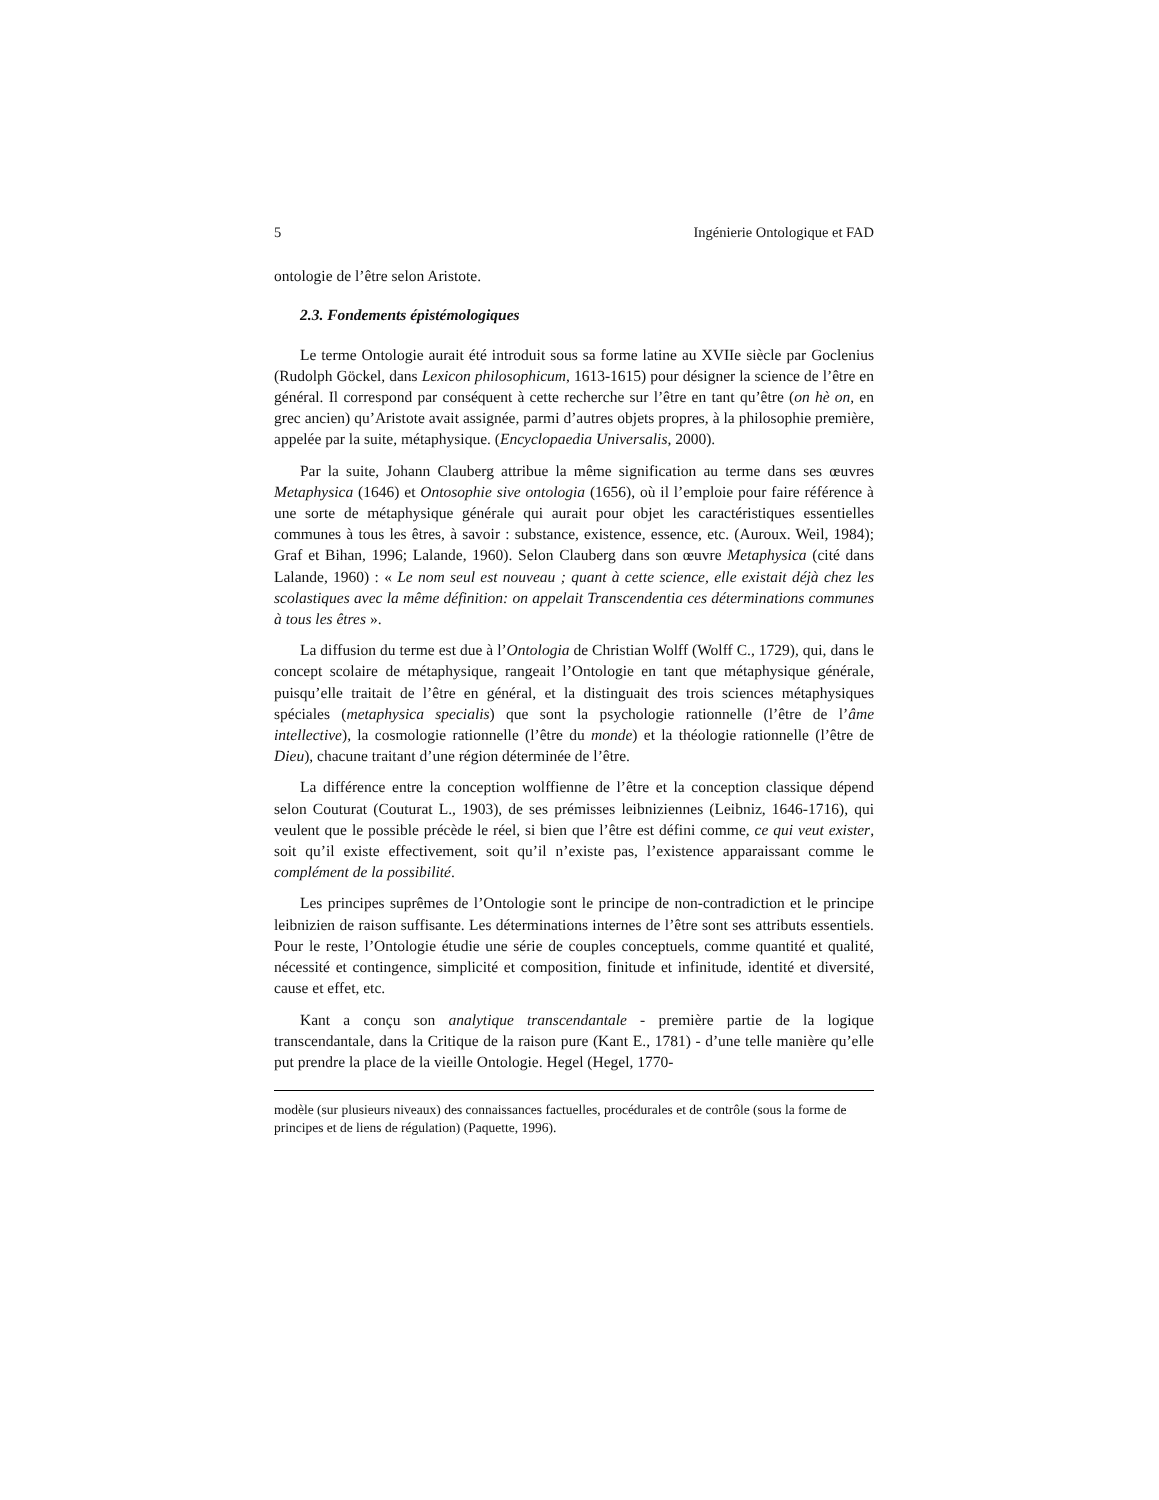5 Ingénierie Ontologique et FAD
ontologie de l’être selon Aristote.
2.3. Fondements épistémologiques
Le terme Ontologie aurait été introduit sous sa forme latine au XVIIe siècle par Goclenius (Rudolph Göckel, dans Lexicon philosophicum, 1613-1615) pour désigner la science de l’être en général. Il correspond par conséquent à cette recherche sur l’être en tant qu’être (on hè on, en grec ancien) qu’Aristote avait assignée, parmi d’autres objets propres, à la philosophie première, appelée par la suite, métaphysique. (Encyclopaedia Universalis, 2000).
Par la suite, Johann Clauberg attribue la même signification au terme dans ses œuvres Metaphysica (1646) et Ontosophie sive ontologia (1656), où il l’emploie pour faire référence à une sorte de métaphysique générale qui aurait pour objet les caractéristiques essentielles communes à tous les êtres, à savoir : substance, existence, essence, etc. (Auroux. Weil, 1984); Graf et Bihan, 1996; Lalande, 1960). Selon Clauberg dans son œuvre Metaphysica (cité dans Lalande, 1960) : « Le nom seul est nouveau ; quant à cette science, elle existait déjà chez les scolastiques avec la même définition: on appelait Transcendentia ces déterminations communes à tous les êtres ».
La diffusion du terme est due à l’Ontologia de Christian Wolff (Wolff C., 1729), qui, dans le concept scolaire de métaphysique, rangeait l’Ontologie en tant que métaphysique générale, puisqu’elle traitait de l’être en général, et la distinguait des trois sciences métaphysiques spéciales (metaphysica specialis) que sont la psychologie rationnelle (l’être de l’âme intellective), la cosmologie rationnelle (l’être du monde) et la théologie rationnelle (l’être de Dieu), chacune traitant d’une région déterminée de l’être.
La différence entre la conception wolffienne de l’être et la conception classique dépend selon Couturat (Couturat L., 1903), de ses prémisses leibniziennes (Leibniz, 1646-1716), qui veulent que le possible précède le réel, si bien que l’être est défini comme, ce qui veut exister, soit qu’il existe effectivement, soit qu’il n’existe pas, l’existence apparaissant comme le complément de la possibilité.
Les principes suprêmes de l’Ontologie sont le principe de non-contradiction et le principe leibnizien de raison suffisante. Les déterminations internes de l’être sont ses attributs essentiels. Pour le reste, l’Ontologie étudie une série de couples conceptuels, comme quantité et qualité, nécessité et contingence, simplicité et composition, finitude et infinitude, identité et diversité, cause et effet, etc.
Kant a conçu son analytique transcendantale - première partie de la logique transcendantale, dans la Critique de la raison pure (Kant E., 1781) - d’une telle manière qu’elle put prendre la place de la vieille Ontologie. Hegel (Hegel, 1770-
modèle (sur plusieurs niveaux) des connaissances factuelles, procédurales et de contrôle (sous la forme de principes et de liens de régulation) (Paquette, 1996).